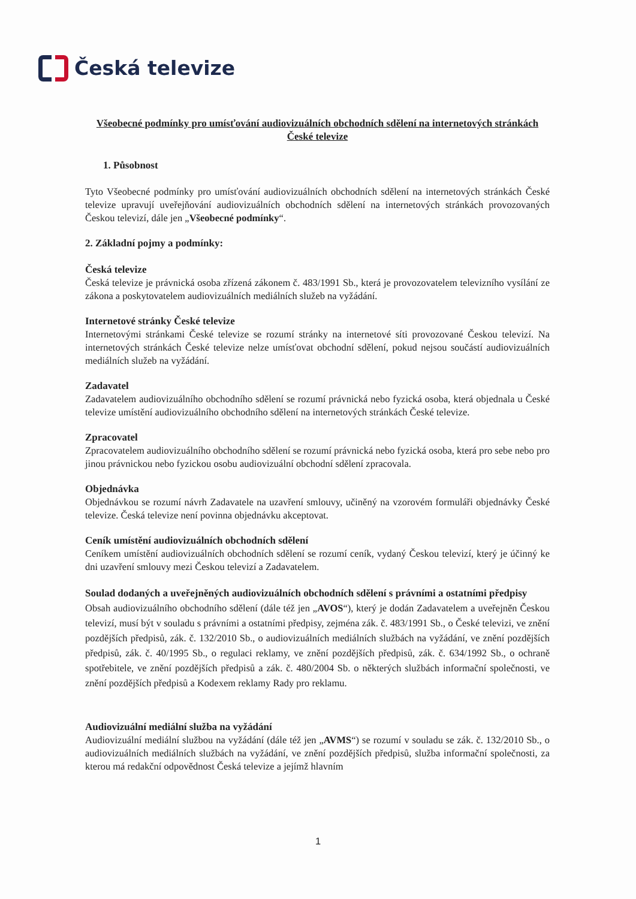Česká televize
Všeobecné podmínky pro umísťování audiovizuálních obchodních sdělení na internetových stránkách České televize
1. Působnost
Tyto Všeobecné podmínky pro umísťování audiovizuálních obchodních sdělení na internetových stránkách České televize upravují uveřejňování audiovizuálních obchodních sdělení na internetových stránkách provozovaných Českou televizí, dále jen „Všeobecné podmínky“.
2. Základní pojmy a podmínky:
Česká televize
Česká televize je právnická osoba zřízená zákonem č. 483/1991 Sb., která je provozovatelem televizního vysílání ze zákona a poskytovatelem audiovizuálních mediálních služeb na vyžádání.
Internetové stránky České televize
Internetovými stránkami České televize se rozumí stránky na internetové síti provozované Českou televizí. Na internetových stránkách České televize nelze umísťovat obchodní sdělení, pokud nejsou součástí audiovizuálních mediálních služeb na vyžádání.
Zadavatel
Zadavatelem audiovizuálního obchodního sdělení se rozumí právnická nebo fyzická osoba, která objednala u České televize umístění audiovizuálního obchodního sdělení na internetových stránkách České televize.
Zpracovatel
Zpracovatelem audiovizuálního obchodního sdělení se rozumí právnická nebo fyzická osoba, která pro sebe nebo pro jinou právnickou nebo fyzickou osobu audiovizuální obchodní sdělení zpracovala.
Objednávka
Objednávkou se rozumí návrh Zadavatele na uzavření smlouvy, učiněný na vzorovém formuláři objednávky České televize. Česká televize není povinna objednávku akceptovat.
Ceník umístění audiovizuálních obchodních sdělení
Ceníkem umístění audiovizuálních obchodních sdělení se rozumí ceník, vydaný Českou televizí, který je účinný ke dni uzavření smlouvy mezi Českou televizí a Zadavatelem.
Soulad dodaných a uveřejněných audiovizuálních obchodních sdělení s právními a ostatními předpisy
Obsah audiovizuálního obchodního sdělení (dále též jen „AVOS“), který je dodán Zadavatelem a uveřejněn Českou televizí, musí být v souladu s právními a ostatními předpisy, zejména zák. č. 483/1991 Sb., o České televizi, ve znění pozdějších předpisů, zák. č. 132/2010 Sb., o audiovizuálních mediálních službách na vyžádání, ve znění pozdějších předpisů, zák. č. 40/1995 Sb., o regulaci reklamy, ve znění pozdějších předpisů, zák. č. 634/1992 Sb., o ochraně spotřebitele, ve znění pozdějších předpisů a zák. č. 480/2004 Sb. o některých službách informační společnosti, ve znění pozdějších předpisů a Kodexem reklamy Rady pro reklamu.
Audiovizuální mediální služba na vyžádání
Audiovizuální mediální službou na vyžádání (dále též jen „AVMS“) se rozumí v souladu se zák. č. 132/2010 Sb., o audiovizuálních mediálních službách na vyžádání, ve znění pozdějších předpisů, služba informační společnosti, za kterou má redakční odpovědnost Česká televize a jejímž hlavním
1